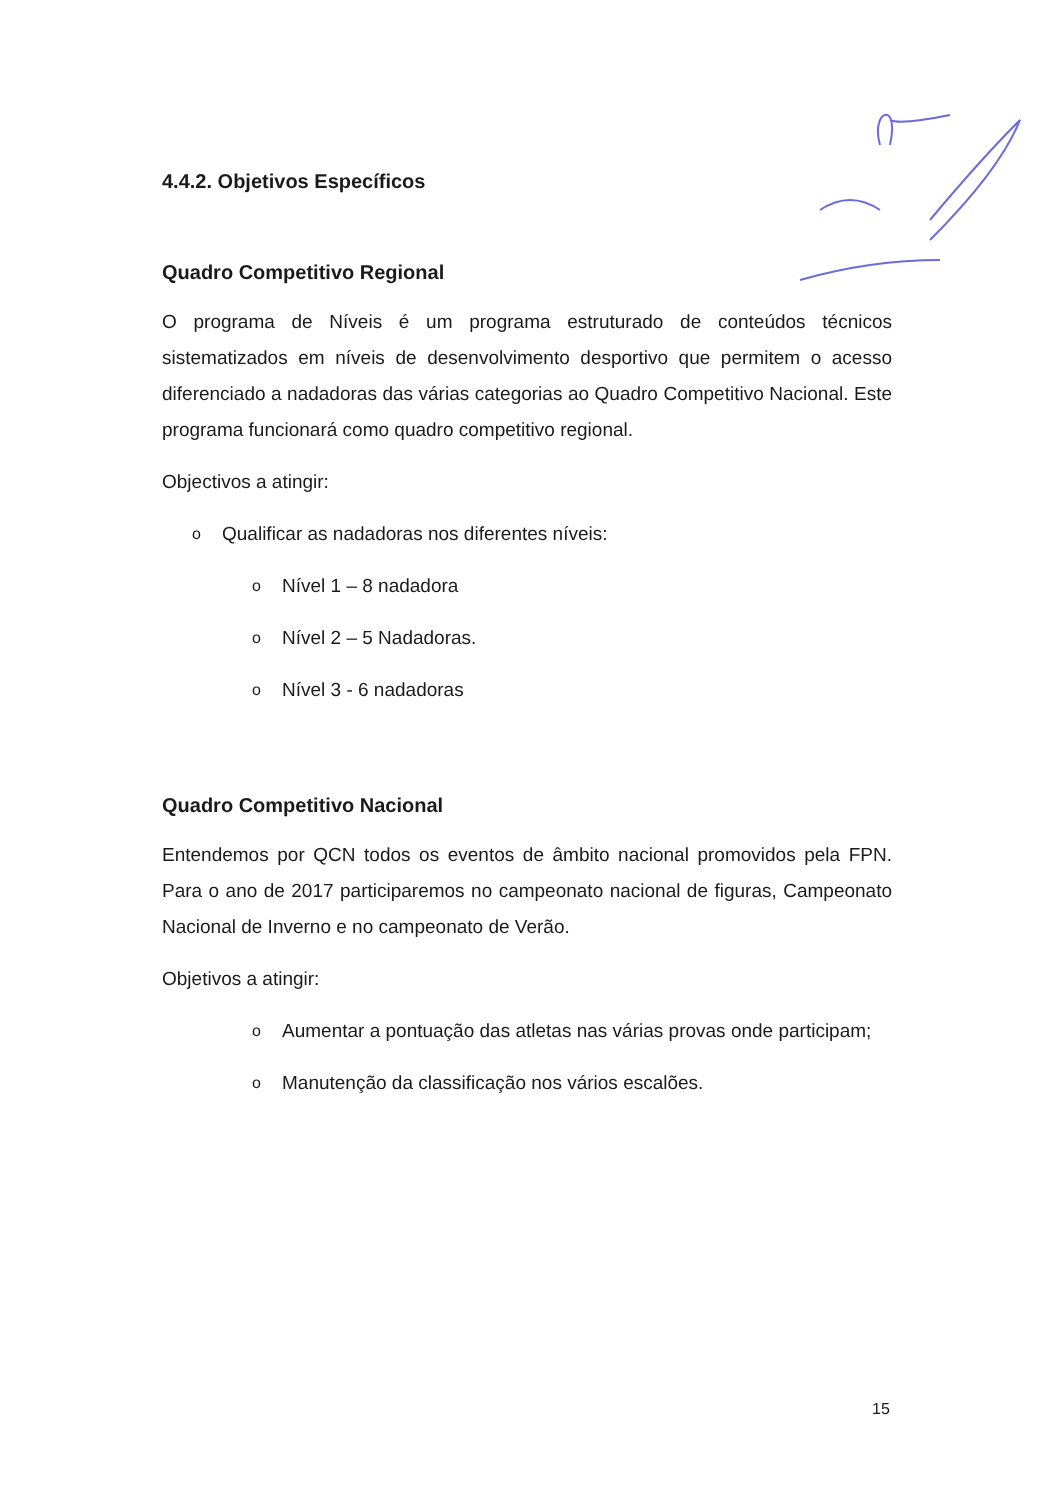4.4.2. Objetivos Específicos
Quadro Competitivo Regional
O programa de Níveis é um programa estruturado de conteúdos técnicos sistematizados em níveis de desenvolvimento desportivo que permitem o acesso diferenciado a nadadoras das várias categorias ao Quadro Competitivo Nacional. Este programa funcionará como quadro competitivo regional.
Objectivos a atingir:
o Qualificar as nadadoras nos diferentes níveis:
o Nível 1 – 8 nadadora
o Nível 2 – 5 Nadadoras.
o Nível 3 - 6 nadadoras
Quadro Competitivo Nacional
Entendemos por QCN todos os eventos de âmbito nacional promovidos pela FPN. Para o ano de 2017 participaremos no campeonato nacional de figuras, Campeonato Nacional de Inverno e no campeonato de Verão.
Objetivos a atingir:
o
Aumentar a pontuação das atletas nas várias provas onde participam;
o Manutenção da classificação nos vários escalões.
15